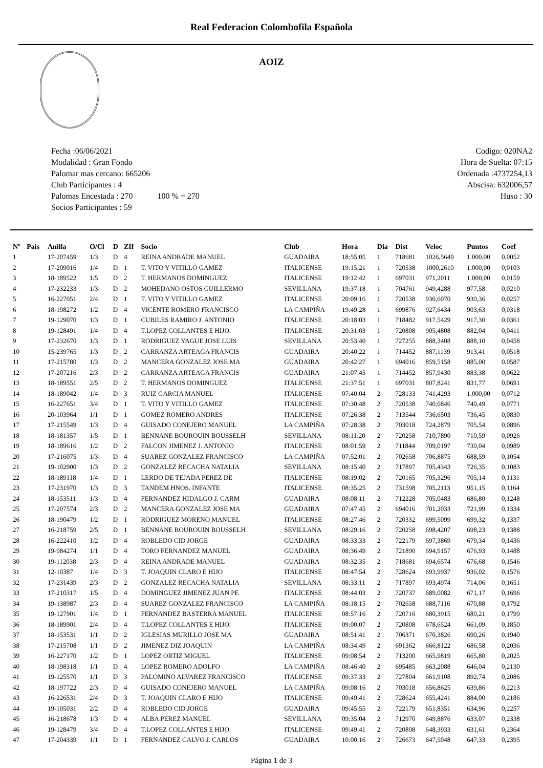Real Federacion Colombofila Española
AOIZ
Fecha :06/06/2021
Modalidad : Gran Fondo
Palomar mas cercano: 665206
Club Participantes : 4
Palomas Encestada : 270 100 % = 270
Socios Participantes : 59
Codigo: 020NA2
Hora de Suelta: 07:15
Ordenada :4737254,13
Abscisa: 632006,57
Huso : 30
| Nº | Pais | Anilla | O/Cl | D | ZIf | Socio | Club | Hora | Dia | Dist | Veloc | Puntos | Coef |
| --- | --- | --- | --- | --- | --- | --- | --- | --- | --- | --- | --- | --- | --- |
| 1 | | 17-207459 | 1/3 | D | 4 | REINA ANDRADE MANUEL | GUADAIRA | 18:55:05 | 1 | 718681 | 1026,5649 | 1.000,00 | 0,0052 |
| 2 | | 17-209016 | 1/4 | D | 1 | T. VITO Y VITILLO GAMEZ | ITALICENSE | 19:15:21 | 1 | 720538 | 1000,2610 | 1.000,00 | 0,0103 |
| 3 | | 18-189522 | 1/5 | D | 2 | T. HERMANOS DOMINGUEZ | ITALICENSE | 19:12:42 | 1 | 697031 | 971,2011 | 1.000,00 | 0,0159 |
| 4 | | 17-232233 | 1/3 | D | 2 | MOHEDANO OSTOS GUILLERMO | SEVILLANA | 19:37:18 | 1 | 704761 | 949,4288 | 977,58 | 0,0210 |
| 5 | | 16-227051 | 2/4 | D | 1 | T. VITO Y VITILLO GAMEZ | ITALICENSE | 20:09:16 | 1 | 720538 | 930,6070 | 930,36 | 0,0257 |
| 6 | | 18-198272 | 1/2 | D | 4 | VICENTE ROMERO FRANCISCO | LA CAMPIÑA | 19:49:28 | 1 | 699876 | 927,6434 | 903,63 | 0,0318 |
| 7 | | 19-129070 | 1/3 | D | 1 | CUBILES RAMIRO J. ANTONIO | ITALICENSE | 20:18:03 | 1 | 718482 | 917,5429 | 917,30 | 0,0361 |
| 8 | | 19-128491 | 1/4 | D | 4 | T.LOPEZ COLLANTES E HIJO. | ITALICENSE | 20:31:03 | 1 | 720808 | 905,4808 | 882,04 | 0,0411 |
| 9 | | 17-232670 | 1/3 | D | 1 | RODRIGUEZ YAGUE JOSE LUIS | SEVILLANA | 20:53:40 | 1 | 727255 | 888,3408 | 888,10 | 0,0458 |
| 10 | | 15-239765 | 1/3 | D | 2 | CARRANZA ARTEAGA FRANCIS | GUADAIRA | 20:40:22 | 1 | 714452 | 887,1139 | 913,41 | 0,0518 |
| 11 | | 17-215780 | 1/3 | D | 2 | MANCERA GONZALEZ JOSE MA | GUADAIRA | 20:42:27 | 1 | 694016 | 859,5158 | 885,00 | 0,0587 |
| 12 | | 17-207216 | 2/3 | D | 2 | CARRANZA ARTEAGA FRANCIS | GUADAIRA | 21:07:45 | 1 | 714452 | 857,9430 | 883,38 | 0,0622 |
| 13 | | 18-189551 | 2/5 | D | 2 | T. HERMANOS DOMINGUEZ | ITALICENSE | 21:37:51 | 1 | 697031 | 807,8241 | 831,77 | 0,0691 |
| 14 | | 18-189042 | 1/4 | D | 3 | RUIZ GARCIA MANUEL | ITALICENSE | 07:40:04 | 2 | 728133 | 741,4293 | 1.000,00 | 0,0712 |
| 15 | | 16-227651 | 3/4 | D | 1 | T. VITO Y VITILLO GAMEZ | ITALICENSE | 07:30:48 | 2 | 720538 | 740,6846 | 740,49 | 0,0771 |
| 16 | | 20-103964 | 1/1 | D | 1 | GOMEZ ROMERO ANDRES | ITALICENSE | 07:26:38 | 2 | 713544 | 736,6503 | 736,45 | 0,0830 |
| 17 | | 17-215549 | 1/3 | D | 4 | GUISADO CONEJERO MANUEL | LA CAMPIÑA | 07:28:38 | 2 | 703018 | 724,2879 | 705,54 | 0,0896 |
| 18 | | 18-181357 | 1/5 | D | 1 | BENNANE BOUROUIN BOUSSELH | SEVILLANA | 08:11:20 | 2 | 720258 | 710,7890 | 710,59 | 0,0926 |
| 19 | | 18-189616 | 1/2 | D | 2 | FALCON JIMENEZ J. ANTONIO | ITALICENSE | 08:01:59 | 2 | 711844 | 709,0197 | 730,04 | 0,0989 |
| 20 | | 17-216075 | 1/3 | D | 4 | SUAREZ GONZALEZ FRANCISCO | LA CAMPIÑA | 07:52:01 | 2 | 702658 | 706,8875 | 688,59 | 0,1054 |
| 21 | | 19-102900 | 1/3 | D | 2 | GONZALEZ RECACHA NATALIA | SEVILLANA | 08:15:40 | 2 | 717897 | 705,4343 | 726,35 | 0,1083 |
| 22 | | 18-189118 | 1/4 | D | 1 | LERDO DE TEJADA PEREZ DE | ITALICENSE | 08:19:02 | 2 | 720165 | 705,3296 | 705,14 | 0,1131 |
| 23 | | 17-231970 | 1/3 | D | 3 | TANDEM HNOS. INFANTE | ITALICENSE | 08:35:25 | 2 | 731598 | 705,2113 | 951,15 | 0,1164 |
| 24 | | 18-153511 | 1/3 | D | 4 | FERNANDEZ HIDALGO J. CARM | GUADAIRA | 08:08:11 | 2 | 712228 | 705,0483 | 686,80 | 0,1248 |
| 25 | | 17-207574 | 2/3 | D | 2 | MANCERA GONZALEZ JOSE MA | GUADAIRA | 07:47:45 | 2 | 694016 | 701,2033 | 721,99 | 0,1334 |
| 26 | | 18-190479 | 1/2 | D | 1 | RODRIGUEZ MORENO MANUEL | ITALICENSE | 08:27:46 | 2 | 720332 | 699,5099 | 699,32 | 0,1337 |
| 27 | | 16-218759 | 2/5 | D | 1 | BENNANE BOUROUIN BOUSSELH | SEVILLANA | 08:29:16 | 2 | 720258 | 698,4207 | 698,23 | 0,1388 |
| 28 | | 16-222410 | 1/2 | D | 4 | ROBLEDO CID JORGE | GUADAIRA | 08:33:33 | 2 | 722179 | 697,3869 | 679,34 | 0,1436 |
| 29 | | 19-984274 | 1/1 | D | 4 | TORO FERNANDEZ MANUEL | GUADAIRA | 08:36:49 | 2 | 721890 | 694,9157 | 676,93 | 0,1488 |
| 30 | | 19-112038 | 2/3 | D | 4 | REINA ANDRADE MANUEL | GUADAIRA | 08:32:35 | 2 | 718681 | 694,6574 | 676,68 | 0,1546 |
| 31 | | 12-10387 | 1/4 | D | 3 | T. JOAQUIN CLARO E HIJO | ITALICENSE | 08:47:54 | 2 | 728624 | 693,9937 | 936,02 | 0,1576 |
| 32 | | 17-231439 | 2/3 | D | 2 | GONZALEZ RECACHA NATALIA | SEVILLANA | 08:33:11 | 2 | 717897 | 693,4974 | 714,06 | 0,1651 |
| 33 | | 17-210317 | 1/5 | D | 4 | DOMINGUEZ JIMENEZ JUAN PE | ITALICENSE | 08:44:03 | 2 | 720737 | 689,0082 | 671,17 | 0,1696 |
| 34 | | 19-138987 | 2/3 | D | 4 | SUAREZ GONZALEZ FRANCISCO | LA CAMPIÑA | 08:18:15 | 2 | 702658 | 688,7116 | 670,88 | 0,1792 |
| 35 | | 19-127901 | 1/4 | D | 1 | FERNANDEZ BASTERRA MANUEL | ITALICENSE | 08:57:16 | 2 | 720716 | 680,3915 | 680,21 | 0,1799 |
| 36 | | 18-189901 | 2/4 | D | 4 | T.LOPEZ COLLANTES E HIJO. | ITALICENSE | 09:00:07 | 2 | 720808 | 678,6524 | 661,09 | 0,1850 |
| 37 | | 18-153531 | 1/1 | D | 2 | IGLESIAS MURILLO JOSE MA | GUADAIRA | 08:51:41 | 2 | 706371 | 670,3826 | 690,26 | 0,1940 |
| 38 | | 17-215708 | 1/1 | D | 2 | JIMENEZ DIZ JOAQUIN | LA CAMPIÑA | 08:34:49 | 2 | 691362 | 666,8122 | 686,58 | 0,2036 |
| 39 | | 16-227170 | 1/2 | D | 1 | LOPEZ ORTIZ MIGUEL | ITALICENSE | 09:08:54 | 2 | 713200 | 665,9819 | 665,80 | 0,2025 |
| 40 | | 18-198318 | 1/1 | D | 4 | LOPEZ ROMERO ADOLFO | LA CAMPIÑA | 08:46:40 | 2 | 695485 | 663,2088 | 646,04 | 0,2130 |
| 41 | | 19-125570 | 1/1 | D | 3 | PALOMINO ALVAREZ FRANCISCO | ITALICENSE | 09:37:33 | 2 | 727804 | 661,9108 | 892,74 | 0,2086 |
| 42 | | 18-197722 | 2/3 | D | 4 | GUISADO CONEJERO MANUEL | LA CAMPIÑA | 09:08:16 | 2 | 703018 | 656,8625 | 639,86 | 0,2213 |
| 43 | | 16-226531 | 2/4 | D | 3 | T. JOAQUIN CLARO E HIJO | ITALICENSE | 09:49:41 | 2 | 728624 | 655,4241 | 884,00 | 0,2186 |
| 44 | | 19-105031 | 2/2 | D | 4 | ROBLEDO CID JORGE | GUADAIRA | 09:45:55 | 2 | 722179 | 651,8351 | 634,96 | 0,2257 |
| 45 | | 16-218678 | 1/3 | D | 4 | ALBA PEREZ MANUEL | SEVILLANA | 09:35:04 | 2 | 712970 | 649,8876 | 633,07 | 0,2338 |
| 46 | | 19-128479 | 3/4 | D | 4 | T.LOPEZ COLLANTES E HIJO. | ITALICENSE | 09:49:41 | 2 | 720808 | 648,3933 | 631,61 | 0,2364 |
| 47 | | 17-204339 | 1/1 | D | 1 | FERNANDEZ CALVO J. CARLOS | GUADAIRA | 10:00:16 | 2 | 726673 | 647,5048 | 647,33 | 0,2395 |
Página 1 de 3